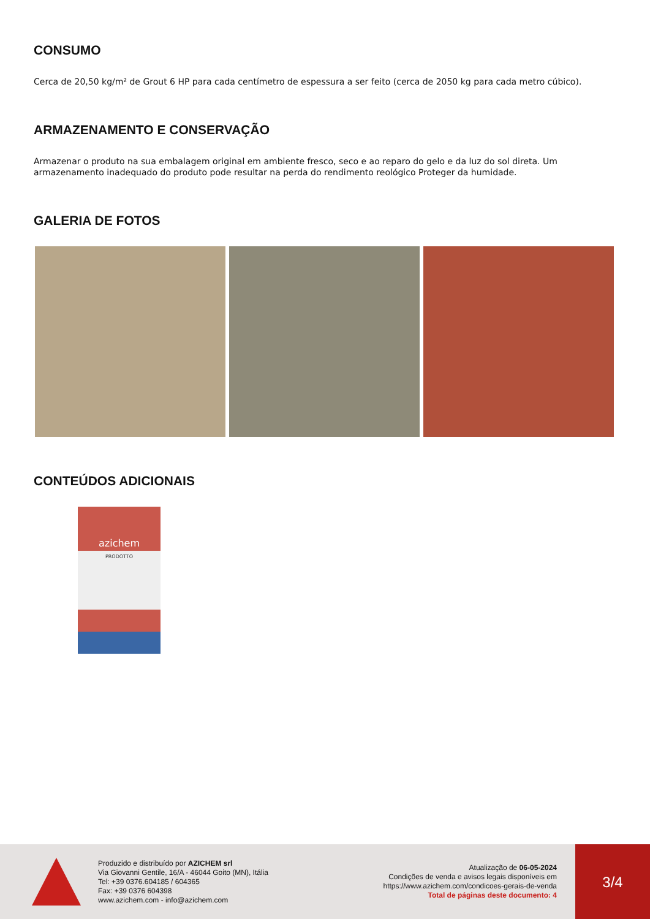CONSUMO
Cerca de 20,50 kg/m² de Grout 6 HP para cada centímetro de espessura a ser feito (cerca de 2050 kg para cada metro cúbico).
ARMAZENAMENTO E CONSERVAÇÃO
Armazenar o produto na sua embalagem original em ambiente fresco, seco e ao reparo do gelo e da luz do sol direta. Um armazenamento inadequado do produto pode resultar na perda do rendimento reológico Proteger da humidade.
GALERIA DE FOTOS
CONTEÚDOS ADICIONAIS
azichem
PRODOTTO
Produzido e distribuído por AZICHEM srl
Via Giovanni Gentile, 16/A - 46044 Goito (MN), Itália
Tel: +39 0376.604185 / 604365
Fax: +39 0376 604398
www.azichem.com - info@azichem.com
Atualização de 06-05-2024
Condições de venda e avisos legais disponíveis em
https://www.azichem.com/condicoes-gerais-de-venda
Total de páginas deste documento: 4
3/4